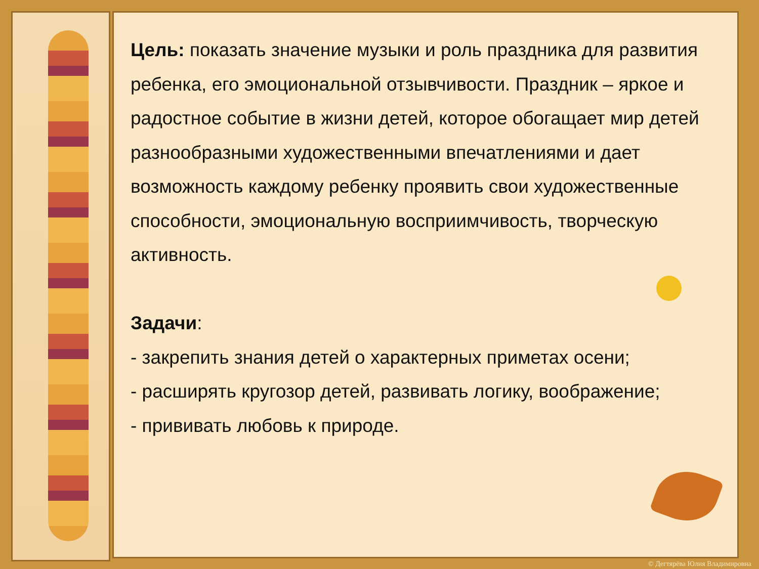Цель: показать значение музыки и роль праздника для развития ребенка, его эмоциональной отзывчивости. Праздник – яркое и радостное событие в жизни детей, которое обогащает мир детей разнообразными художественными впечатлениями и дает возможность каждому ребенку проявить свои художественные способности, эмоциональную восприимчивость, творческую активность.
Задачи:
- закрепить знания детей о характерных приметах осени;
- расширять кругозор детей, развивать логику, воображение;
- прививать любовь к природе.
© Дегтярёва Юлия Владимировна